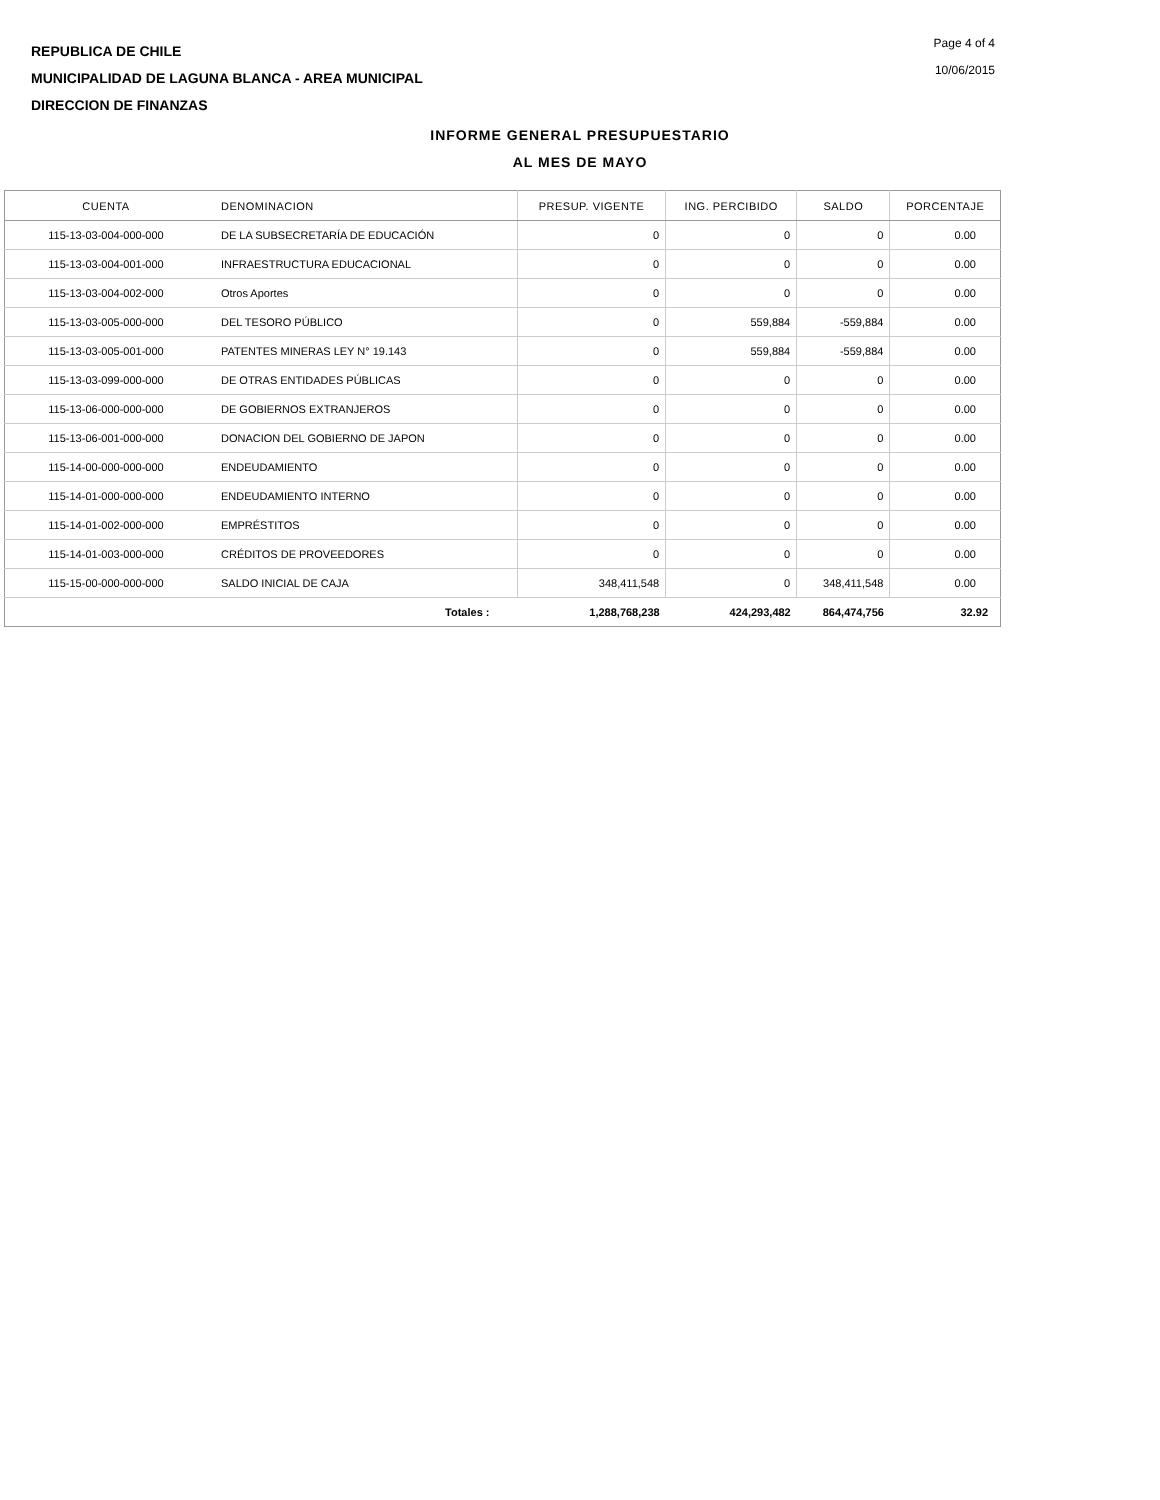REPUBLICA DE CHILE
MUNICIPALIDAD DE LAGUNA BLANCA - AREA MUNICIPAL
DIRECCION DE FINANZAS
Page 4 of 4
10/06/2015
INFORME GENERAL PRESUPUESTARIO
AL MES DE MAYO
| CUENTA | DENOMINACION | PRESUP. VIGENTE | ING. PERCIBIDO | SALDO | PORCENTAJE |
| --- | --- | --- | --- | --- | --- |
| 115-13-03-004-000-000 | DE LA SUBSECRETARÍA DE EDUCACIÓN | 0 | 0 | 0 | 0.00 |
| 115-13-03-004-001-000 | INFRAESTRUCTURA EDUCACIONAL | 0 | 0 | 0 | 0.00 |
| 115-13-03-004-002-000 | Otros Aportes | 0 | 0 | 0 | 0.00 |
| 115-13-03-005-000-000 | DEL TESORO PÚBLICO | 0 | 559,884 | -559,884 | 0.00 |
| 115-13-03-005-001-000 | PATENTES MINERAS LEY N° 19.143 | 0 | 559,884 | -559,884 | 0.00 |
| 115-13-03-099-000-000 | DE OTRAS ENTIDADES PÚBLICAS | 0 | 0 | 0 | 0.00 |
| 115-13-06-000-000-000 | DE GOBIERNOS EXTRANJEROS | 0 | 0 | 0 | 0.00 |
| 115-13-06-001-000-000 | DONACION DEL GOBIERNO DE JAPON | 0 | 0 | 0 | 0.00 |
| 115-14-00-000-000-000 | ENDEUDAMIENTO | 0 | 0 | 0 | 0.00 |
| 115-14-01-000-000-000 | ENDEUDAMIENTO INTERNO | 0 | 0 | 0 | 0.00 |
| 115-14-01-002-000-000 | EMPRÉSTITOS | 0 | 0 | 0 | 0.00 |
| 115-14-01-003-000-000 | CRÉDITOS DE PROVEEDORES | 0 | 0 | 0 | 0.00 |
| 115-15-00-000-000-000 | SALDO INICIAL DE CAJA | 348,411,548 | 0 | 348,411,548 | 0.00 |
| | Totales : | 1,288,768,238 | 424,293,482 | 864,474,756 | 32.92 |